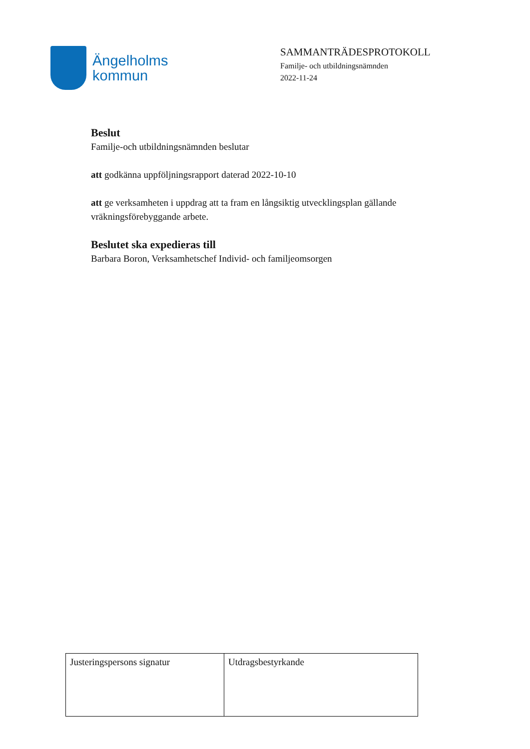Ängelholms
kommun
SAMMANTRÄDESPROTOKOLL
Familje- och utbildningsnämnden
2022-11-24
Beslut
Familje-och utbildningsnämnden beslutar
att godkänna uppföljningsrapport daterad 2022-10-10
att ge verksamheten i uppdrag att ta fram en långsiktig utvecklingsplan gällande vräkningsförebyggande arbete.
Beslutet ska expedieras till
Barbara Boron, Verksamhetschef Individ- och familjeomsorgen
| Justeringspersons signatur | Utdragsbestyrkande |